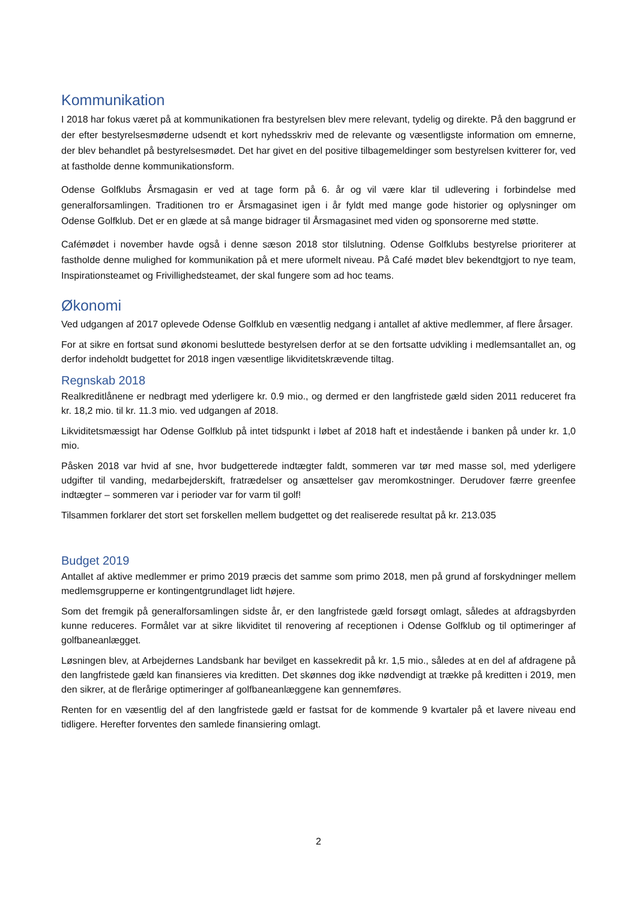Kommunikation
I 2018 har fokus været på at kommunikationen fra bestyrelsen blev mere relevant, tydelig og direkte. På den baggrund er der efter bestyrelsesmøderne udsendt et kort nyhedsskriv med de relevante og væsentligste information om emnerne, der blev behandlet på bestyrelsesmødet. Det har givet en del positive tilbagemeldinger som bestyrelsen kvitterer for, ved at fastholde denne kommunikationsform.
Odense Golfklubs Årsmagasin er ved at tage form på 6. år og vil være klar til udlevering i forbindelse med generalforsamlingen. Traditionen tro er Årsmagasinet igen i år fyldt med mange gode historier og oplysninger om Odense Golfklub. Det er en glæde at så mange bidrager til Årsmagasinet med viden og sponsorerne med støtte.
Cafémødet i november havde også i denne sæson 2018 stor tilslutning. Odense Golfklubs bestyrelse prioriterer at fastholde denne mulighed for kommunikation på et mere uformelt niveau. På Café mødet blev bekendtgjort to nye team, Inspirationsteamet og Frivillighedsteamet, der skal fungere som ad hoc teams.
Økonomi
Ved udgangen af 2017 oplevede Odense Golfklub en væsentlig nedgang i antallet af aktive medlemmer, af flere årsager.
For at sikre en fortsat sund økonomi besluttede bestyrelsen derfor at se den fortsatte udvikling i medlemsantallet an, og derfor indeholdt budgettet for 2018 ingen væsentlige likviditetskrævende tiltag.
Regnskab 2018
Realkreditlånene er nedbragt med yderligere kr. 0.9 mio., og dermed er den langfristede gæld siden 2011 reduceret fra kr. 18,2 mio. til kr. 11.3 mio. ved udgangen af 2018.
Likviditetsmæssigt har Odense Golfklub på intet tidspunkt i løbet af 2018 haft et indestående i banken på under kr. 1,0 mio.
Påsken 2018 var hvid af sne, hvor budgetterede indtægter faldt, sommeren var tør med masse sol, med yderligere udgifter til vanding, medarbejderskift, fratrædelser og ansættelser gav meromkostninger. Derudover færre greenfee indtægter – sommeren var i perioder var for varm til golf!
Tilsammen forklarer det stort set forskellen mellem budgettet og det realiserede resultat på kr. 213.035
Budget 2019
Antallet af aktive medlemmer er primo 2019 præcis det samme som primo 2018, men på grund af forskydninger mellem medlemsgrupperne er kontingentgrundlaget lidt højere.
Som det fremgik på generalforsamlingen sidste år, er den langfristede gæld forsøgt omlagt, således at afdragsbyrden kunne reduceres. Formålet var at sikre likviditet til renovering af receptionen i Odense Golfklub og til optimeringer af golfbaneanlægget.
Løsningen blev, at Arbejdernes Landsbank har bevilget en kassekredit på kr. 1,5 mio., således at en del af afdragene på den langfristede gæld kan finansieres via kreditten. Det skønnes dog ikke nødvendigt at trække på kreditten i 2019, men den sikrer, at de flerårige optimeringer af golfbaneanlæggene kan gennemføres.
Renten for en væsentlig del af den langfristede gæld er fastsat for de kommende 9 kvartaler på et lavere niveau end tidligere. Herefter forventes den samlede finansiering omlagt.
2